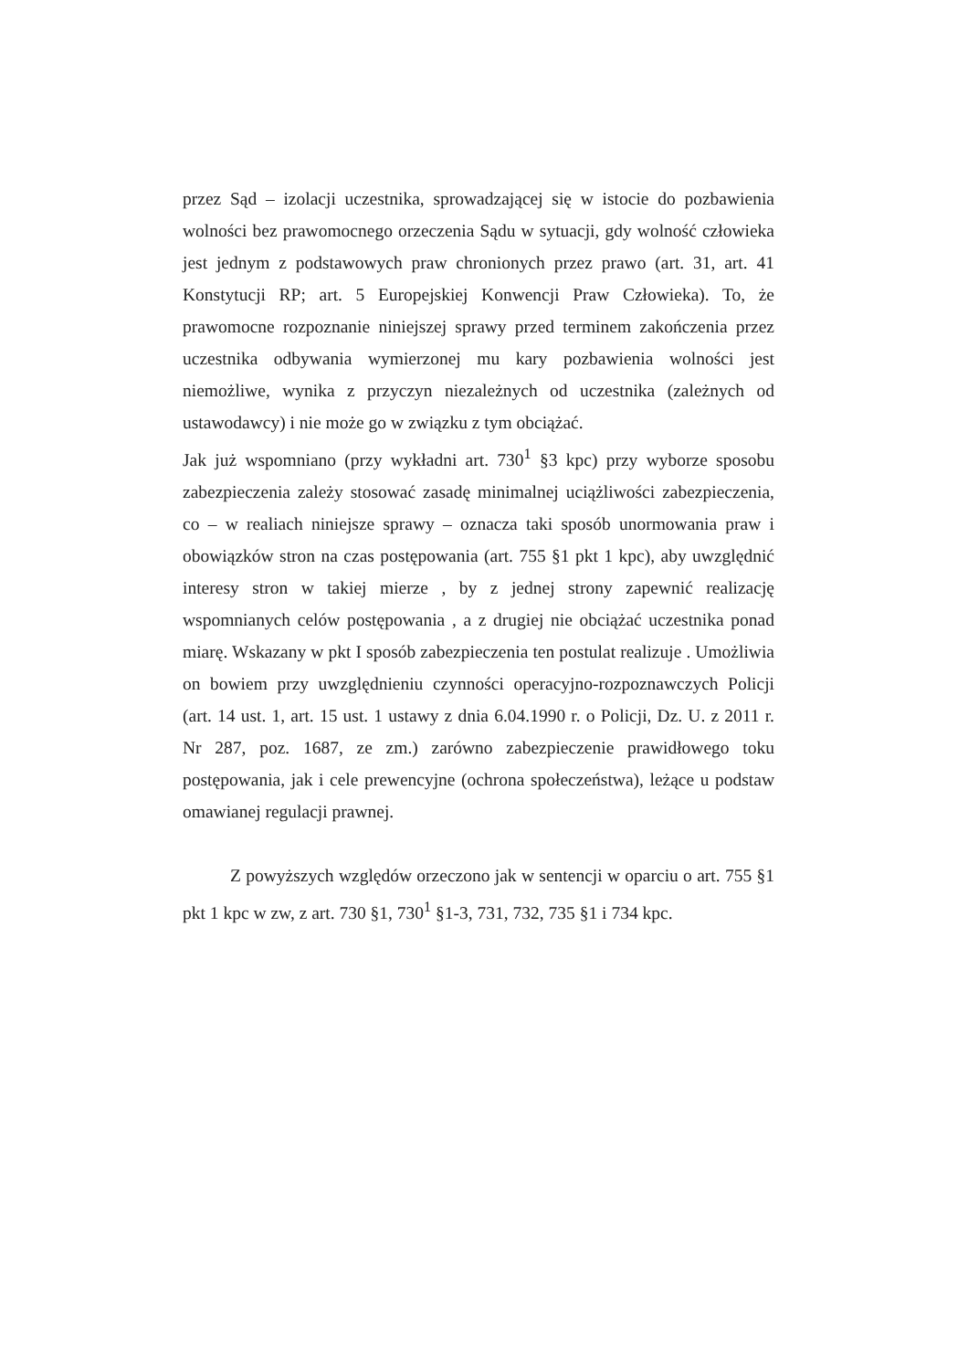przez Sąd – izolacji uczestnika, sprowadzającej się w istocie do pozbawienia wolności bez prawomocnego orzeczenia Sądu w sytuacji, gdy wolność człowieka jest jednym z podstawowych praw chronionych przez prawo (art. 31, art. 41 Konstytucji RP; art. 5 Europejskiej Konwencji Praw Człowieka). To, że prawomocne rozpoznanie niniejszej sprawy przed terminem zakończenia przez uczestnika odbywania wymierzonej mu kary pozbawienia wolności jest niemożliwe, wynika z przyczyn niezależnych od uczestnika (zależnych od ustawodawcy) i nie może go w związku z tym obciążać.
Jak już wspomniano (przy wykładni art. 730<sup>1</sup> §3 kpc) przy wyborze sposobu zabezpieczenia zależy stosować zasadę minimalnej uciążliwości zabezpieczenia, co – w realiach niniejsze sprawy – oznacza taki sposób unormowania praw i obowiązków stron na czas postępowania (art. 755 §1 pkt 1 kpc), aby uwzględnić interesy stron w takiej mierze , by z jednej strony zapewnić realizację wspomnianych celów postępowania , a z drugiej nie obciążać uczestnika ponad miarę. Wskazany w pkt I sposób zabezpieczenia ten postulat realizuje . Umożliwia on bowiem przy uwzględnieniu czynności operacyjno-rozpoznawczych Policji (art. 14 ust. 1, art. 15 ust. 1 ustawy z dnia 6.04.1990 r. o Policji, Dz. U. z 2011 r. Nr 287, poz. 1687, ze zm.) zarówno zabezpieczenie prawidłowego toku postępowania, jak i cele prewencyjne (ochrona społeczeństwa), leżące u podstaw omawianej regulacji prawnej.
Z powyższych względów orzeczono jak w sentencji w oparciu o art. 755 §1 pkt 1 kpc w zw, z art. 730 §1, 730<sup>1</sup> §1-3, 731, 732, 735 §1 i 734 kpc.